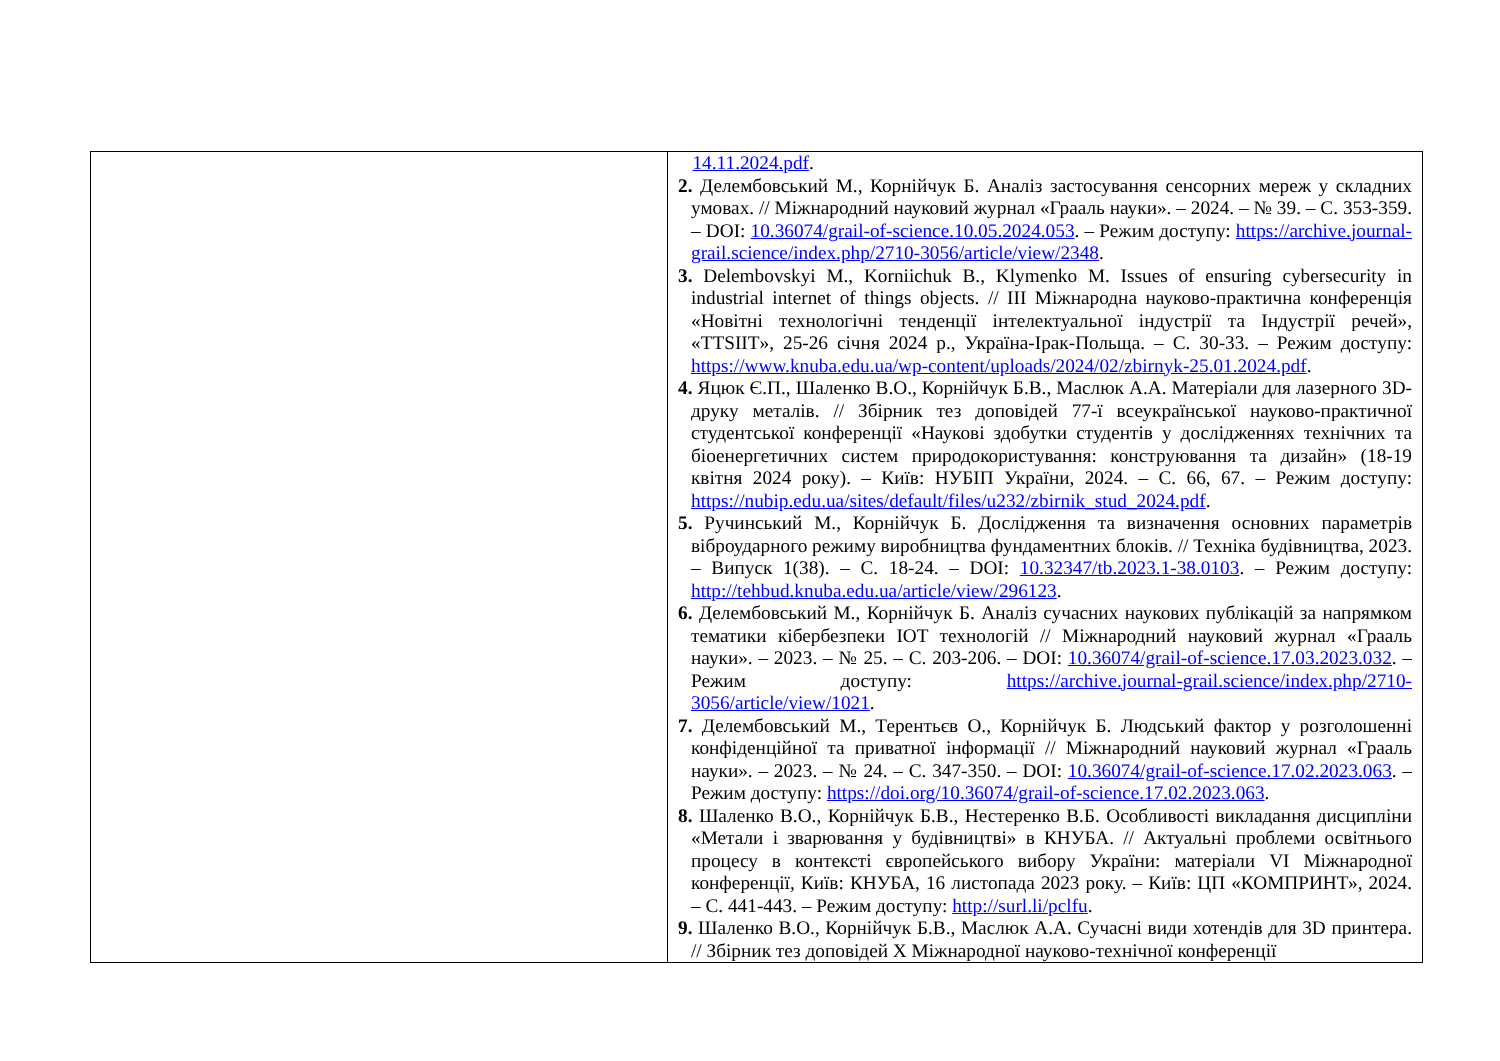| | 14.11.2024.pdf . 2. Делембовський М., Корнійчук Б. Аналіз застосування сенсорних мереж у складних умовах. // Міжнародний науковий журнал «Грааль науки». – 2024. – № 39. – С. 353-359. – DOI: 10.36074/grail-of-science.10.05.2024.053 . – Режим доступу: https://archive.journal-grail.science/index.php/2710-3056/article/view/2348 . 3. Delembovskyi M., Korniichuk B., Klymenko M. Issues of ensuring cybersecurity in industrial internet of things objects. // III Міжнародна науково-практична конференція «Новітні технологічні тенденції інтелектуальної індустрії та Індустрії речей», «TTSIIT», 25-26 січня 2024 р., Україна-Ірак-Польща. – С. 30-33. – Режим доступу: https://www.knuba.edu.ua/wp-content/uploads/2024/02/zbirnyk-25.01.2024.pdf . 4. Яцюк Є.П., Шаленко В.О., Корнійчук Б.В., Маслюк А.А. Матеріали для лазерного 3D-друку металів. // Збірник тез доповідей 77-ї всеукраїнської науково-практичної студентської конференції «Наукові здобутки студентів у дослідженнях технічних та біоенергетичних систем природокористування: конструювання та дизайн» (18-19 квітня 2024 року). – Київ: НУБІП України, 2024. – С. 66, 67. – Режим доступу: https://nubip.edu.ua/sites/default/files/u232/zbirnik_stud_2024.pdf . 5. Ручинський М., Корнійчук Б. Дослідження та визначення основних параметрів віброударного режиму виробництва фундаментних блоків. // Техніка будівництва, 2023. – Випуск 1(38). – С. 18-24. – DOI: 10.32347/tb.2023.1-38.0103 . – Режим доступу: http://tehbud.knuba.edu.ua/article/view/296123 . 6. Делембовський М., Корнійчук Б. Аналіз сучасних наукових публікацій за напрямком тематики кібербезпеки IOT технологій // Міжнародний науковий журнал «Грааль науки». – 2023. – № 25. – С. 203-206. – DOI: 10.36074/grail-of-science.17.03.2023.032 . – Режим доступу: https://archive.journal-grail.science/index.php/2710-3056/article/view/1021 . 7. Делембовський М., Терентьєв О., Корнійчук Б. Людський фактор у розголошенні конфіденційної та приватної інформації // Міжнародний науковий журнал «Грааль науки». – 2023. – № 24. – С. 347-350. – DOI: 10.36074/grail-of-science.17.02.2023.063 . – Режим доступу: https://doi.org/10.36074/grail-of-science.17.02.2023.063 . 8. Шаленко В.О., Корнійчук Б.В., Нестеренко В.Б. Особливості викладання дисципліни «Метали і зварювання у будівництві» в КНУБА. // Актуальні проблеми освітнього процесу в контексті європейського вибору України: матеріали VI Міжнародної конференції, Київ: КНУБА, 16 листопада 2023 року. – Київ: ЦП «КОМПРИНТ», 2024. – С. 441-443. – Режим доступу: http://surl.li/pclfu . 9. Шаленко В.О., Корнійчук Б.В., Маслюк А.А. Сучасні види хотендів для 3D принтера. // Збірник тез доповідей X Міжнародної науково-технічної конференції |